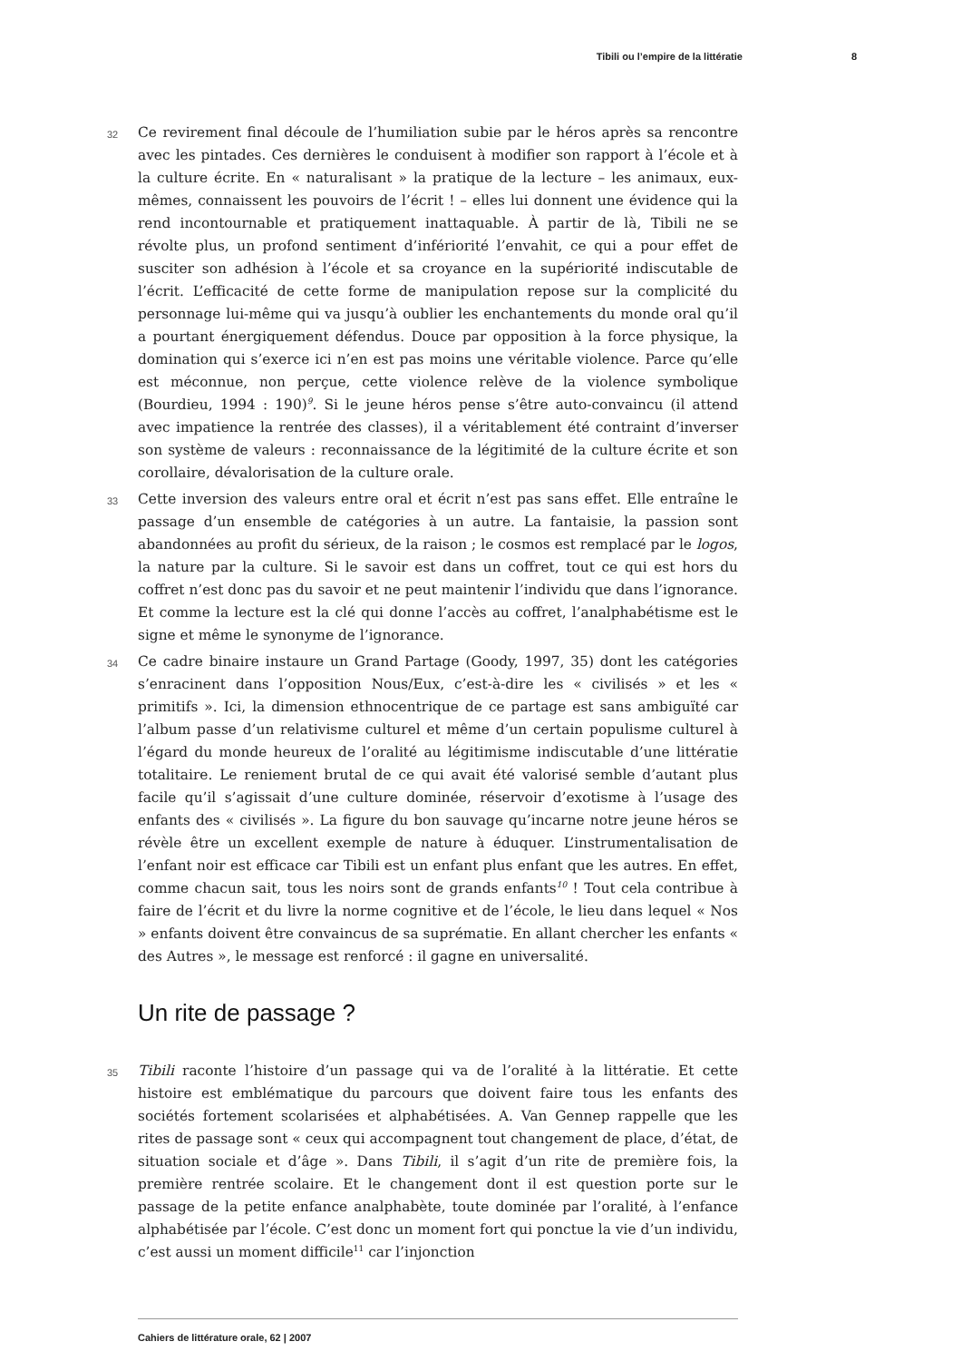Tibili ou l’empire de la littératie 8
32 Ce revirement final découle de l’humiliation subie par le héros après sa rencontre avec les pintades. Ces dernières le conduisent à modifier son rapport à l’école et à la culture écrite. En « naturalisant » la pratique de la lecture – les animaux, eux-mêmes, connaissent les pouvoirs de l’écrit ! – elles lui donnent une évidence qui la rend incontournable et pratiquement inattaquable. À partir de là, Tibili ne se révolte plus, un profond sentiment d’infériorité l’envahit, ce qui a pour effet de susciter son adhésion à l’école et sa croyance en la supériorité indiscutable de l’écrit. L’efficacité de cette forme de manipulation repose sur la complicité du personnage lui-même qui va jusqu’à oublier les enchantements du monde oral qu’il a pourtant énergiquement défendus. Douce par opposition à la force physique, la domination qui s’exerce ici n’en est pas moins une véritable violence. Parce qu’elle est méconnue, non perçue, cette violence relève de la violence symbolique (Bourdieu, 1994 : 190)<sup>9</sup>. Si le jeune héros pense s’être auto-convaincu (il attend avec impatience la rentrée des classes), il a véritablement été contraint d’inverser son système de valeurs : reconnaissance de la légitimité de la culture écrite et son corollaire, dévalorisation de la culture orale.
33 Cette inversion des valeurs entre oral et écrit n’est pas sans effet. Elle entraîne le passage d’un ensemble de catégories à un autre. La fantaisie, la passion sont abandonnées au profit du sérieux, de la raison ; le cosmos est remplacé par le logos, la nature par la culture. Si le savoir est dans un coffret, tout ce qui est hors du coffret n’est donc pas du savoir et ne peut maintenir l’individu que dans l’ignorance. Et comme la lecture est la clé qui donne l’accès au coffret, l’analphabétisme est le signe et même le synonyme de l’ignorance.
34 Ce cadre binaire instaure un Grand Partage (Goody, 1997, 35) dont les catégories s’enracinent dans l’opposition Nous/Eux, c’est-à-dire les « civilisés » et les « primitifs ». Ici, la dimension ethnocentrique de ce partage est sans ambiguïté car l’album passe d’un relativisme culturel et même d’un certain populisme culturel à l’égard du monde heureux de l’oralité au légitimisme indiscutable d’une littératie totalitaire. Le reniement brutal de ce qui avait été valorisé semble d’autant plus facile qu’il s’agissait d’une culture dominée, réservoir d’exotisme à l’usage des enfants des « civilisés ». La figure du bon sauvage qu’incarne notre jeune héros se révèle être un excellent exemple de nature à éduquer. L’instrumentalisation de l’enfant noir est efficace car Tibili est un enfant plus enfant que les autres. En effet, comme chacun sait, tous les noirs sont de grands enfants<sup>10</sup> ! Tout cela contribue à faire de l’écrit et du livre la norme cognitive et de l’école, le lieu dans lequel « Nos » enfants doivent être convaincus de sa suprématie. En allant chercher les enfants « des Autres », le message est renforcé : il gagne en universalité.
Un rite de passage ?
35 Tibili raconte l’histoire d’un passage qui va de l’oralité à la littératie. Et cette histoire est emblématique du parcours que doivent faire tous les enfants des sociétés fortement scolarisées et alphabétisées. A. Van Gennep rappelle que les rites de passage sont « ceux qui accompagnent tout changement de place, d’état, de situation sociale et d’âge ». Dans Tibili, il s’agit d’un rite de première fois, la première rentrée scolaire. Et le changement dont il est question porte sur le passage de la petite enfance analphabète, toute dominée par l’oralité, à l’enfance alphabétisée par l’école. C’est donc un moment fort qui ponctue la vie d’un individu, c’est aussi un moment difficile<sup>11</sup> car l’injonction
Cahiers de littérature orale, 62 | 2007